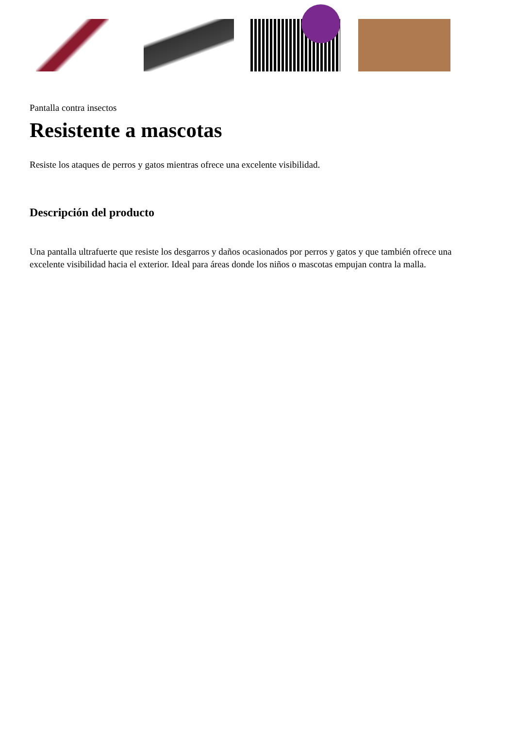Pantalla contra insectos
Resistente a mascotas
Resiste los ataques de perros y gatos mientras ofrece una excelente visibilidad.
Descripción del producto
Una pantalla ultrafuerte que resiste los desgarros y daños ocasionados por perros y gatos y que también ofrece una excelente visibilidad hacia el exterior. Ideal para áreas donde los niños o mascotas empujan contra la malla.